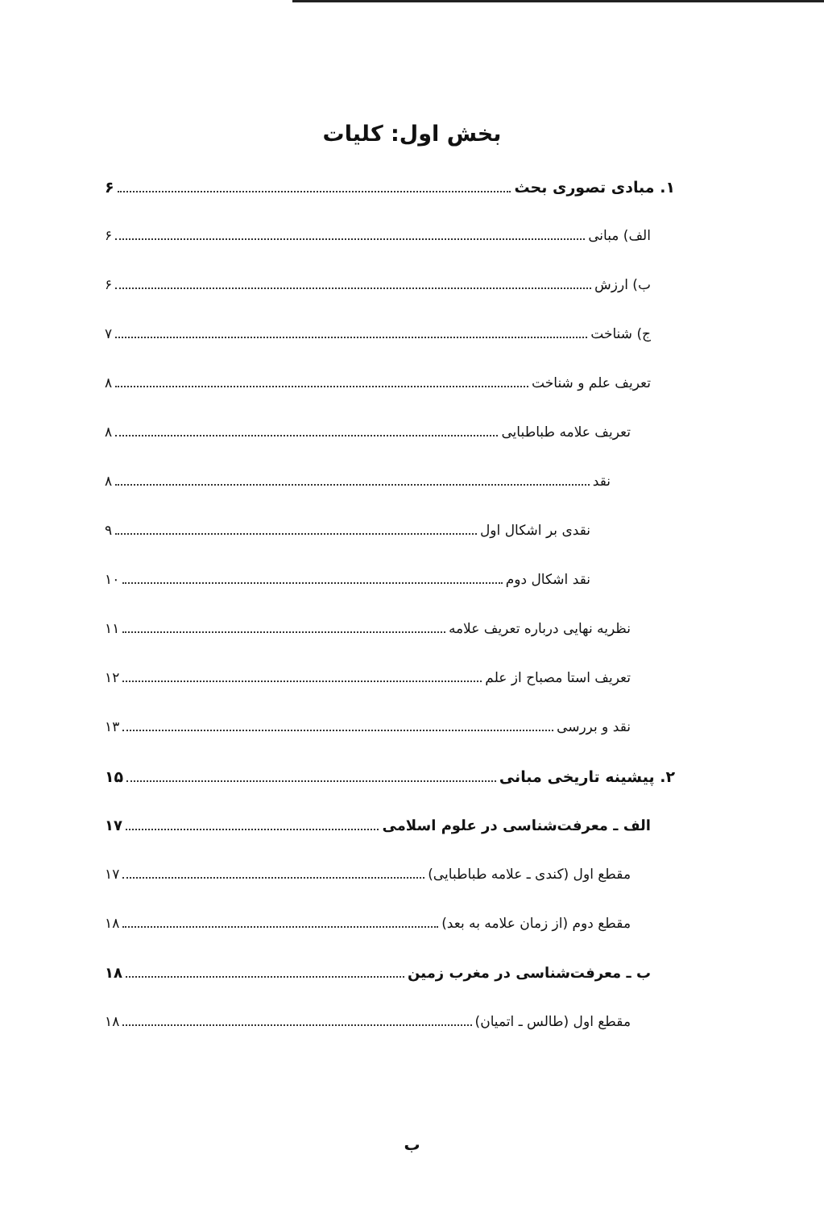بخش اول: کلیات
۱. مبادی تصوری بحث ۶
الف) مبانی ۶
ب) ارزش ۶
ج) شناخت ۷
تعریف علم و شناخت ۸
تعریف علامه طباطبایی ۸
نقد ۸
نقدی بر اشکال اول ۹
نقد اشکال دوم ۱۰
نظریه نهایی درباره تعریف علامه ۱۱
تعریف استا مصباح از علم ۱۲
نقد و بررسی ۱۳
۲. پیشینه تاریخی مبانی ۱۵
الف ـ معرفت‌شناسی در علوم اسلامی ۱۷
مقطع اول (کندی ـ علامه طباطبایی) ۱۷
مقطع دوم (از زمان علامه به بعد) ۱۸
ب ـ معرفت‌شناسی در مغرب زمین ۱۸
مقطع اول (طالس ـ اتمیان) ۱۸
ب